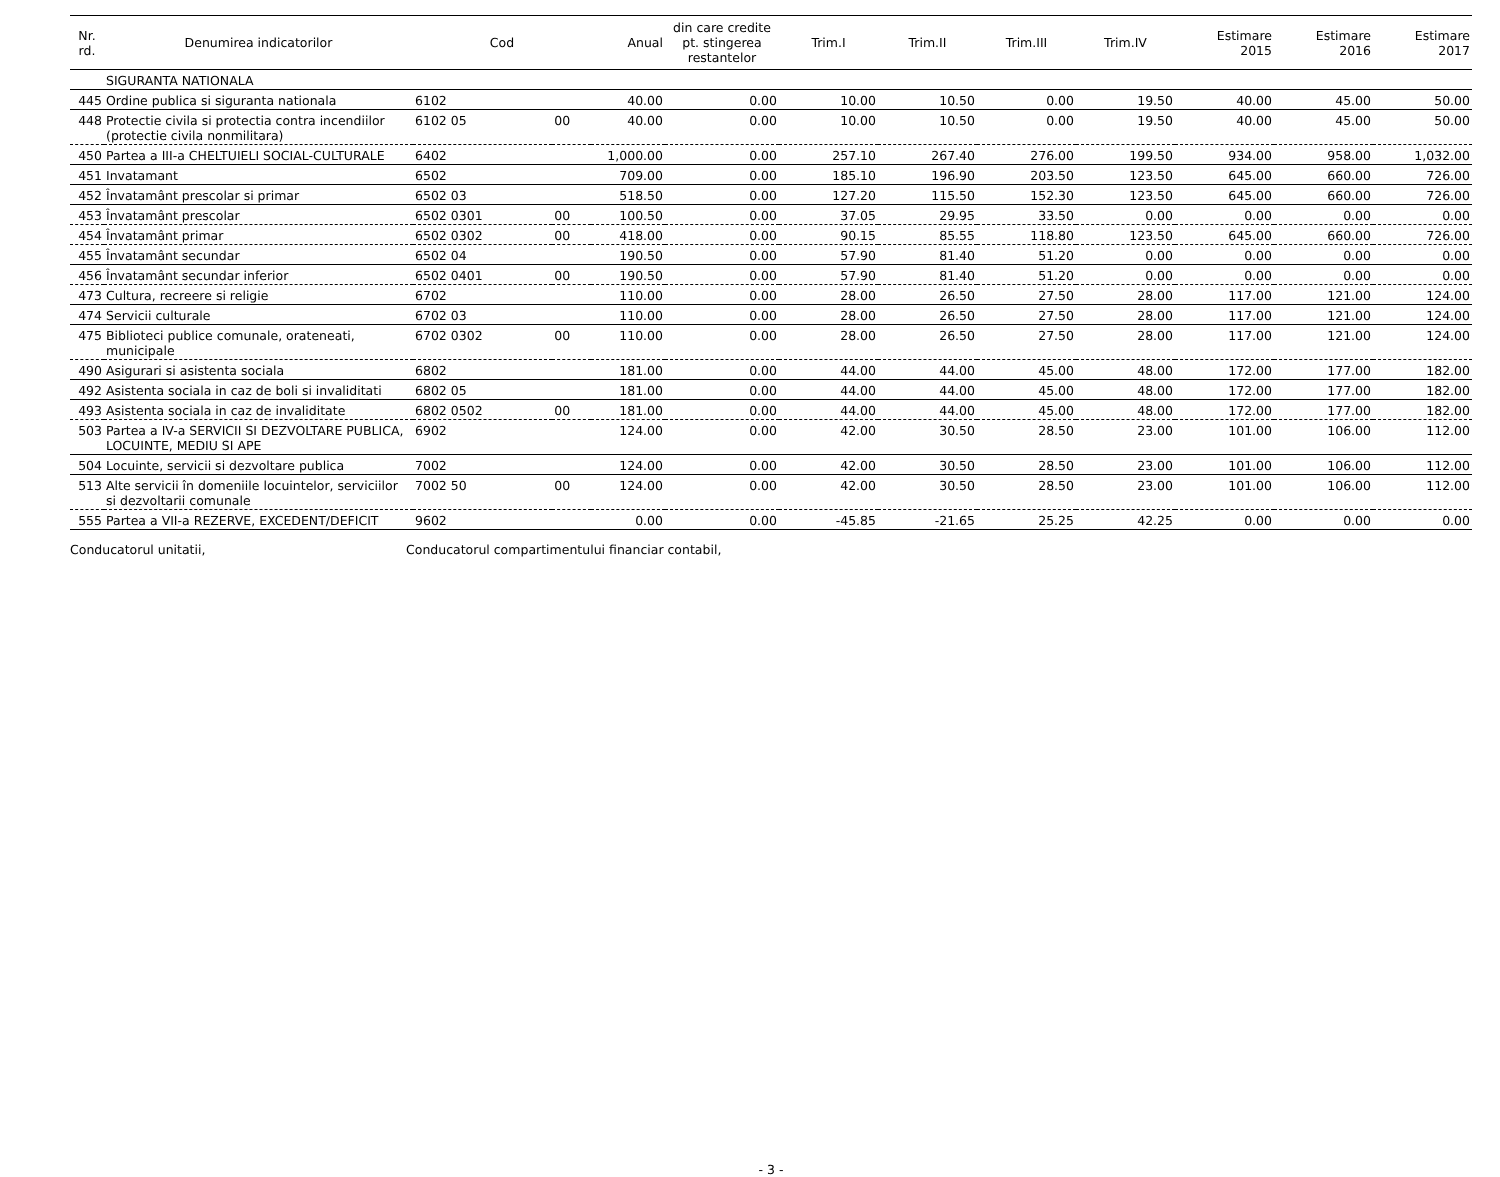| Nr. rd. | Denumirea indicatorilor | Cod | | Anual | din care credite pt. stingerea restantelor | Trim.I | Trim.II | Trim.III | Trim.IV | Estimare 2015 | Estimare 2016 | Estimare 2017 |
| --- | --- | --- | --- | --- | --- | --- | --- | --- | --- | --- | --- | --- |
| | SIGURANTA NATIONALA | | | | | | | | | | | |
| 445 | Ordine publica si siguranta nationala | 6102 | | 40.00 | 0.00 | 10.00 | 10.50 | 0.00 | 19.50 | 40.00 | 45.00 | 50.00 |
| 448 | Protectie civila si protectia contra incendiilor (protectie civila nonmilitara) | 6102 05 | 00 | 40.00 | 0.00 | 10.00 | 10.50 | 0.00 | 19.50 | 40.00 | 45.00 | 50.00 |
| 450 | Partea a III-a CHELTUIELI SOCIAL-CULTURALE | 6402 | | 1,000.00 | 0.00 | 257.10 | 267.40 | 276.00 | 199.50 | 934.00 | 958.00 | 1,032.00 |
| 451 | Invatamant | 6502 | | 709.00 | 0.00 | 185.10 | 196.90 | 203.50 | 123.50 | 645.00 | 660.00 | 726.00 |
| 452 | Învatamânt prescolar si primar | 6502 03 | | 518.50 | 0.00 | 127.20 | 115.50 | 152.30 | 123.50 | 645.00 | 660.00 | 726.00 |
| 453 | Învatamânt prescolar | 6502 0301 | 00 | 100.50 | 0.00 | 37.05 | 29.95 | 33.50 | 0.00 | 0.00 | 0.00 | 0.00 |
| 454 | Învatamânt primar | 6502 0302 | 00 | 418.00 | 0.00 | 90.15 | 85.55 | 118.80 | 123.50 | 645.00 | 660.00 | 726.00 |
| 455 | Învatamânt secundar | 6502 04 | | 190.50 | 0.00 | 57.90 | 81.40 | 51.20 | 0.00 | 0.00 | 0.00 | 0.00 |
| 456 | Învatamânt secundar inferior | 6502 0401 | 00 | 190.50 | 0.00 | 57.90 | 81.40 | 51.20 | 0.00 | 0.00 | 0.00 | 0.00 |
| 473 | Cultura, recreere si religie | 6702 | | 110.00 | 0.00 | 28.00 | 26.50 | 27.50 | 28.00 | 117.00 | 121.00 | 124.00 |
| 474 | Servicii culturale | 6702 03 | | 110.00 | 0.00 | 28.00 | 26.50 | 27.50 | 28.00 | 117.00 | 121.00 | 124.00 |
| 475 | Biblioteci publice comunale, orateneati, municipale | 6702 0302 | 00 | 110.00 | 0.00 | 28.00 | 26.50 | 27.50 | 28.00 | 117.00 | 121.00 | 124.00 |
| 490 | Asigurari si asistenta sociala | 6802 | | 181.00 | 0.00 | 44.00 | 44.00 | 45.00 | 48.00 | 172.00 | 177.00 | 182.00 |
| 492 | Asistenta sociala in caz de boli si invaliditati | 6802 05 | | 181.00 | 0.00 | 44.00 | 44.00 | 45.00 | 48.00 | 172.00 | 177.00 | 182.00 |
| 493 | Asistenta sociala in caz de invaliditate | 6802 0502 | 00 | 181.00 | 0.00 | 44.00 | 44.00 | 45.00 | 48.00 | 172.00 | 177.00 | 182.00 |
| 503 | Partea a IV-a SERVICII SI DEZVOLTARE PUBLICA, LOCUINTE, MEDIU SI APE | 6902 | | 124.00 | 0.00 | 42.00 | 30.50 | 28.50 | 23.00 | 101.00 | 106.00 | 112.00 |
| 504 | Locuinte, servicii si dezvoltare publica | 7002 | | 124.00 | 0.00 | 42.00 | 30.50 | 28.50 | 23.00 | 101.00 | 106.00 | 112.00 |
| 513 | Alte servicii în domeniile locuintelor, serviciilor si dezvoltarii comunale | 7002 50 | 00 | 124.00 | 0.00 | 42.00 | 30.50 | 28.50 | 23.00 | 101.00 | 106.00 | 112.00 |
| 555 | Partea a VII-a REZERVE, EXCEDENT/DEFICIT | 9602 | | 0.00 | 0.00 | -45.85 | -21.65 | 25.25 | 42.25 | 0.00 | 0.00 | 0.00 |
Conducatorul unitatii, Conducatorul compartimentului financiar contabil,
- 3 -